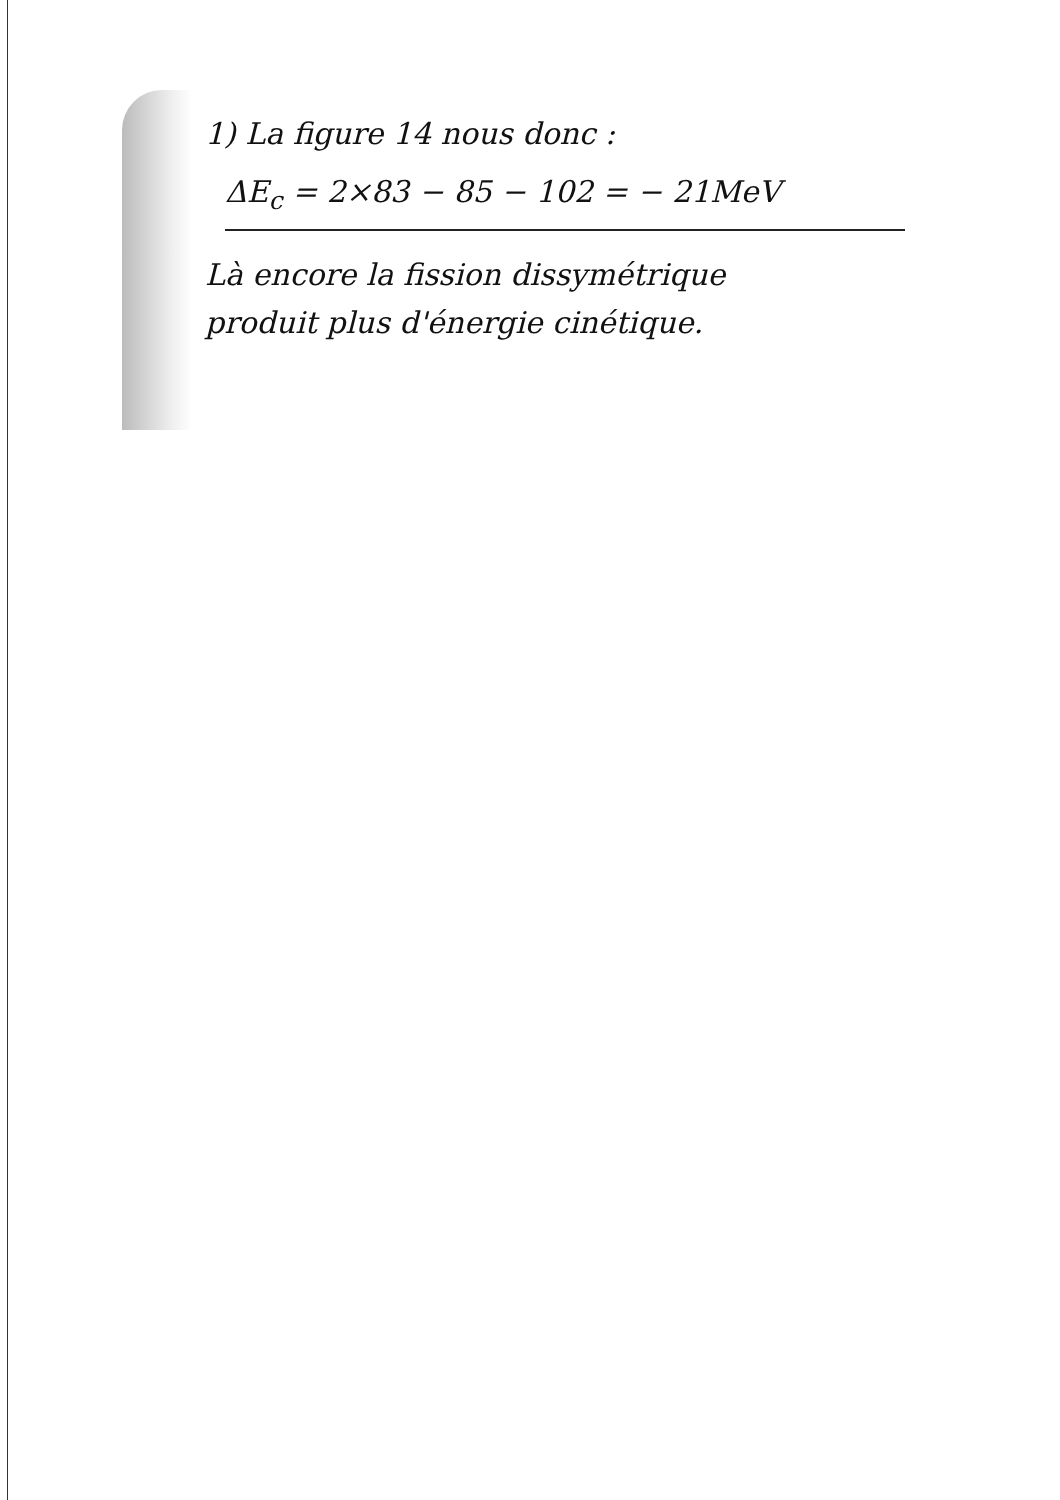1) La figure 14 nous donc :
ΔE<sub>c</sub> = 2×83 − 85 − 102 = − 21MeV
Là encore la fission dissymétrique
produit plus d'énergie cinétique.